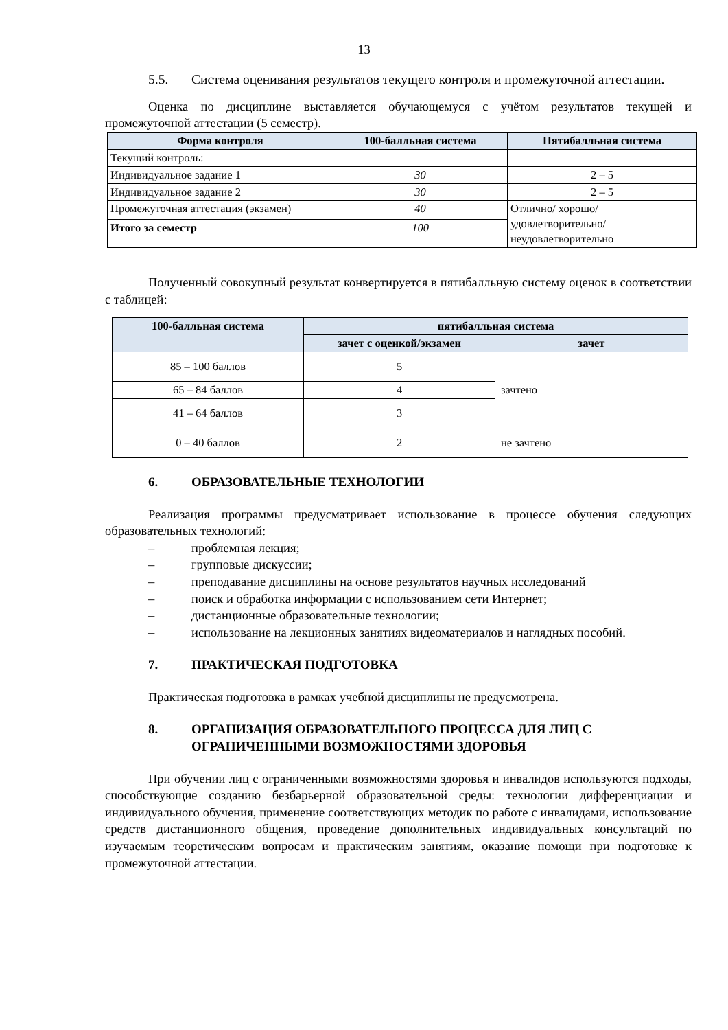13
5.5. Система оценивания результатов текущего контроля и промежуточной аттестации.
Оценка по дисциплине выставляется обучающемуся с учётом результатов текущей и промежуточной аттестации (5 семестр).
| Форма контроля | 100-балльная система | Пятибалльная система |
| --- | --- | --- |
| Текущий контроль: | | |
| Индивидуальное задание 1 | 30 | 2 – 5 |
| Индивидуальное задание 2 | 30 | 2 – 5 |
| Промежуточная аттестация (экзамен) | 40 | Отлично/ хорошо/ удовлетворительно/ неудовлетворительно |
| Итого за семестр | 100 | |
Полученный совокупный результат конвертируется в пятибалльную систему оценок в соответствии с таблицей:
| 100-балльная система | пятибалльная система | |
| --- | --- | --- |
| | зачет с оценкой/экзамен | зачет |
| 85 – 100 баллов | 5 | зачтено |
| 65 – 84 баллов | 4 | |
| 41 – 64 баллов | 3 | |
| 0 – 40 баллов | 2 | не зачтено |
6. ОБРАЗОВАТЕЛЬНЫЕ ТЕХНОЛОГИИ
Реализация программы предусматривает использование в процессе обучения следующих образовательных технологий:
– проблемная лекция;
– групповые дискуссии;
– преподавание дисциплины на основе результатов научных исследований
– поиск и обработка информации с использованием сети Интернет;
– дистанционные образовательные технологии;
– использование на лекционных занятиях видеоматериалов и наглядных пособий.
7. ПРАКТИЧЕСКАЯ ПОДГОТОВКА
Практическая подготовка в рамках учебной дисциплины не предусмотрена.
8. ОРГАНИЗАЦИЯ ОБРАЗОВАТЕЛЬНОГО ПРОЦЕССА ДЛЯ ЛИЦ С ОГРАНИЧЕННЫМИ ВОЗМОЖНОСТЯМИ ЗДОРОВЬЯ
При обучении лиц с ограниченными возможностями здоровья и инвалидов используются подходы, способствующие созданию безбарьерной образовательной среды: технологии дифференциации и индивидуального обучения, применение соответствующих методик по работе с инвалидами, использование средств дистанционного общения, проведение дополнительных индивидуальных консультаций по изучаемым теоретическим вопросам и практическим занятиям, оказание помощи при подготовке к промежуточной аттестации.